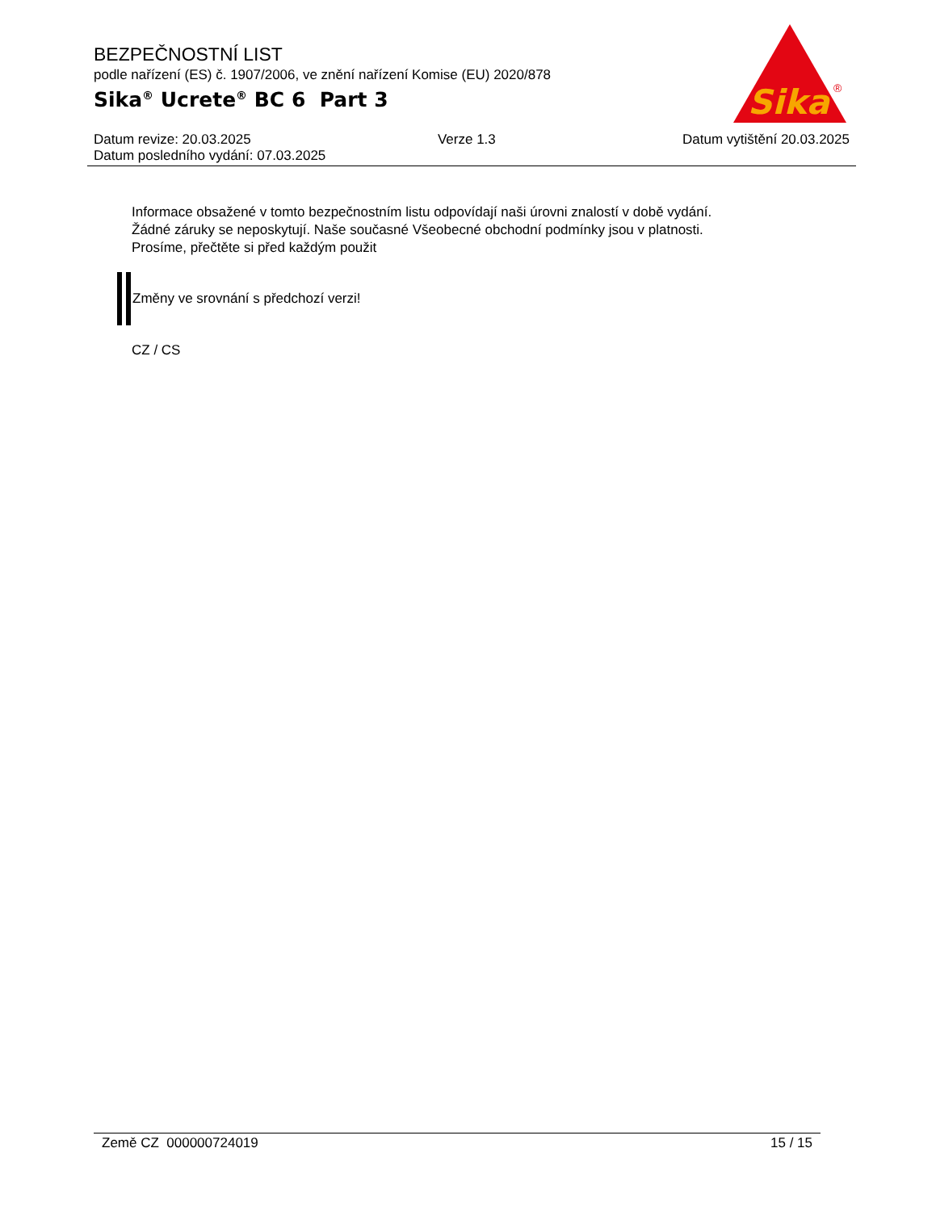BEZPEČNOSTNÍ LIST
podle nařízení (ES) č. 1907/2006, ve znění nařízení Komise (EU) 2020/878
Sika<sup>®</sup> Ucrete<sup>®</sup> BC 6 Part 3
Sika
®
Datum revize: 20.03.2025 Verze 1.3 Datum vytištění 20.03.2025
Datum posledního vydání: 07.03.2025
Informace obsažené v tomto bezpečnostním listu odpovídají naši úrovni znalostí v době vydání.
Žádné záruky se neposkytují. Naše současné Všeobecné obchodní podmínky jsou v platnosti.
Prosíme, přečtěte si před každým použit
Změny ve srovnání s předchozí verzi!
CZ / CS
Země CZ 000000724019 15 / 15